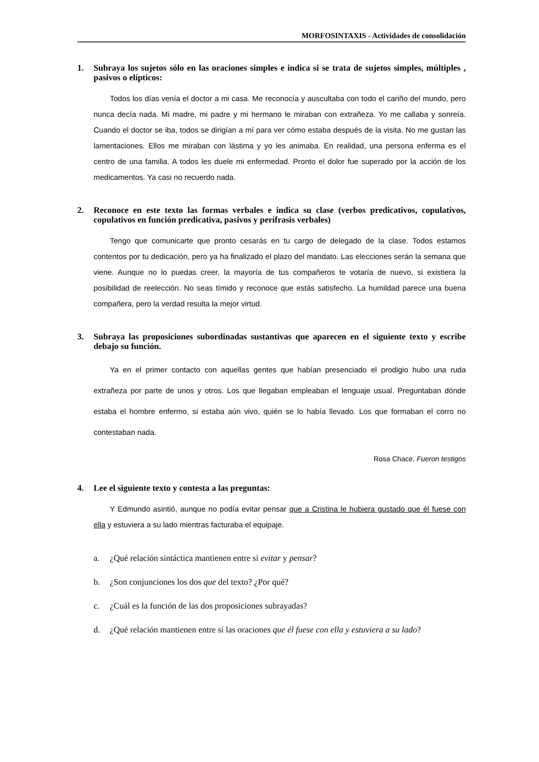MORFOSINTAXIS - Actividades de consolidación
1. Subraya los sujetos sólo en las oraciones simples e indica si se trata de sujetos simples, múltiples , pasivos o elípticos:
Todos los días venía el doctor a mi casa. Me reconocía y auscultaba con todo el cariño del mundo, pero nunca decía nada. Mi madre, mi padre y mi hermano le miraban con extrañeza. Yo me callaba y sonreía. Cuando el doctor se iba, todos se dirigían a mí para ver cómo estaba después de la visita. No me gustan las lamentaciones. Ellos me miraban con lástima y yo les animaba. En realidad, una persona enferma es el centro de una familia. A todos les duele mi enfermedad. Pronto el dolor fue superado por la acción de los medicamentos. Ya casi no recuerdo nada.
2. Reconoce en este texto las formas verbales e indica su clase (verbos predicativos, copulativos, copulativos en función predicativa, pasivos y perífrasis verbales)
Tengo que comunicarte que pronto cesarás en tu cargo de delegado de la clase. Todos estamos contentos por tu dedicación, pero ya ha finalizado el plazo del mandato. Las elecciones serán la semana que viene. Aunque no lo puedas creer, la mayoría de tus compañeros te votaría de nuevo, si existiera la posibilidad de reelección. No seas tímido y reconoce que estás satisfecho. La humildad parece una buena compañera, pero la verdad resulta la mejor virtud.
3. Subraya las proposiciones subordinadas sustantivas que aparecen en el siguiente texto y escribe debajo su función.
Ya en el primer contacto con aquellas gentes que habían presenciado el prodigio hubo una ruda extrañeza por parte de unos y otros. Los que llegaban empleaban el lenguaje usual. Preguntaban dónde estaba el hombre enfermo, si estaba aún vivo, quién se lo había llevado. Los que formaban el corro no contestaban nada.
Rosa Chace, Fueron testigos
4. Lee el siguiente texto y contesta a las preguntas:
Y Edmundo asintió, aunque no podía evitar pensar que a Cristina le hubiera gustado que él fuese con ella y estuviera a su lado mientras facturaba el equipaje.
a. ¿Qué relación sintáctica mantienen entre sí evitar y pensar?
b. ¿Son conjunciones los dos que del texto? ¿Por qué?
c. ¿Cuál es la función de las dos proposiciones subrayadas?
d. ¿Qué relación mantienen entre sí las oraciones que él fuese con ella y estuviera a su lado?